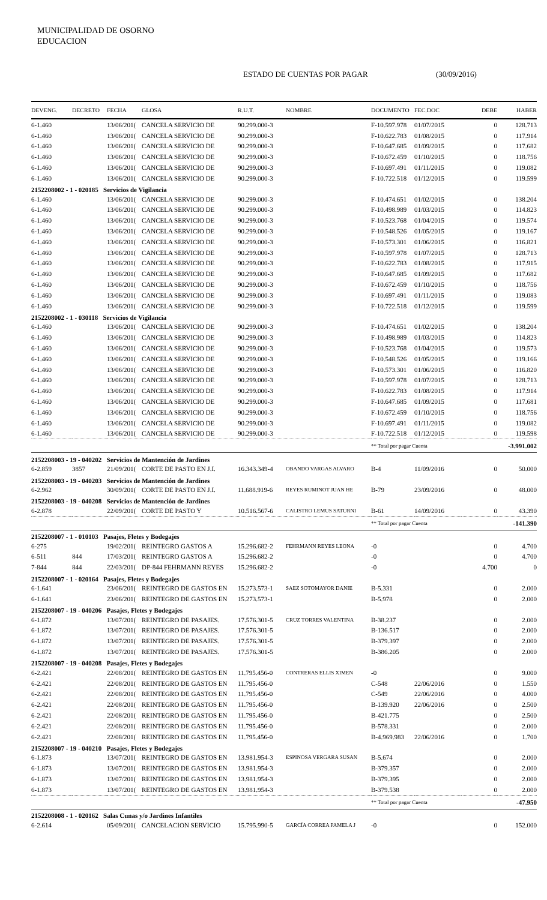MUNICIPALIDAD DE OSORNO
EDUCACION
ESTADO DE CUENTAS POR PAGAR (30/09/2016)
| DEVENG. | DECRETO | FECHA | GLOSA | R.U.T. | NOMBRE | DOCUMENTO | FEC.DOC | DEBE | HABER |
| --- | --- | --- | --- | --- | --- | --- | --- | --- | --- |
| 6-1.460 | | 13/06/201( | CANCELA SERVICIO DE | 90.299.000-3 | | F-10.597.978 | 01/07/2015 | 0 | 128.713 |
| 6-1.460 | | 13/06/201( | CANCELA SERVICIO DE | 90.299.000-3 | | F-10.622.783 | 01/08/2015 | 0 | 117.914 |
| 6-1.460 | | 13/06/201( | CANCELA SERVICIO DE | 90.299.000-3 | | F-10.647.685 | 01/09/2015 | 0 | 117.682 |
| 6-1.460 | | 13/06/201( | CANCELA SERVICIO DE | 90.299.000-3 | | F-10.672.459 | 01/10/2015 | 0 | 118.756 |
| 6-1.460 | | 13/06/201( | CANCELA SERVICIO DE | 90.299.000-3 | | F-10.697.491 | 01/11/2015 | 0 | 119.082 |
| 6-1.460 | | 13/06/201( | CANCELA SERVICIO DE | 90.299.000-3 | | F-10.722.518 | 01/12/2015 | 0 | 119.599 |
| 2152208002 - 1 - 020185 Servicios de Vigilancia | | | | | | | | | |
| 6-1.460 | | 13/06/201( | CANCELA SERVICIO DE | 90.299.000-3 | | F-10.474.651 | 01/02/2015 | 0 | 138.204 |
| 6-1.460 | | 13/06/201( | CANCELA SERVICIO DE | 90.299.000-3 | | F-10.498.989 | 01/03/2015 | 0 | 114.823 |
| 6-1.460 | | 13/06/201( | CANCELA SERVICIO DE | 90.299.000-3 | | F-10.523.768 | 01/04/2015 | 0 | 119.574 |
| 6-1.460 | | 13/06/201( | CANCELA SERVICIO DE | 90.299.000-3 | | F-10.548.526 | 01/05/2015 | 0 | 119.167 |
| 6-1.460 | | 13/06/201( | CANCELA SERVICIO DE | 90.299.000-3 | | F-10.573.301 | 01/06/2015 | 0 | 116.821 |
| 6-1.460 | | 13/06/201( | CANCELA SERVICIO DE | 90.299.000-3 | | F-10.597.978 | 01/07/2015 | 0 | 128.713 |
| 6-1.460 | | 13/06/201( | CANCELA SERVICIO DE | 90.299.000-3 | | F-10.622.783 | 01/08/2015 | 0 | 117.915 |
| 6-1.460 | | 13/06/201( | CANCELA SERVICIO DE | 90.299.000-3 | | F-10.647.685 | 01/09/2015 | 0 | 117.682 |
| 6-1.460 | | 13/06/201( | CANCELA SERVICIO DE | 90.299.000-3 | | F-10.672.459 | 01/10/2015 | 0 | 118.756 |
| 6-1.460 | | 13/06/201( | CANCELA SERVICIO DE | 90.299.000-3 | | F-10.697.491 | 01/11/2015 | 0 | 119.083 |
| 6-1.460 | | 13/06/201( | CANCELA SERVICIO DE | 90.299.000-3 | | F-10.722.518 | 01/12/2015 | 0 | 119.599 |
| 2152208002 - 1 - 030118 Servicios de Vigilancia | | | | | | | | | |
| 6-1.460 | | 13/06/201( | CANCELA SERVICIO DE | 90.299.000-3 | | F-10.474.651 | 01/02/2015 | 0 | 138.204 |
| 6-1.460 | | 13/06/201( | CANCELA SERVICIO DE | 90.299.000-3 | | F-10.498.989 | 01/03/2015 | 0 | 114.823 |
| 6-1.460 | | 13/06/201( | CANCELA SERVICIO DE | 90.299.000-3 | | F-10.523.768 | 01/04/2015 | 0 | 119.573 |
| 6-1.460 | | 13/06/201( | CANCELA SERVICIO DE | 90.299.000-3 | | F-10.548.526 | 01/05/2015 | 0 | 119.166 |
| 6-1.460 | | 13/06/201( | CANCELA SERVICIO DE | 90.299.000-3 | | F-10.573.301 | 01/06/2015 | 0 | 116.820 |
| 6-1.460 | | 13/06/201( | CANCELA SERVICIO DE | 90.299.000-3 | | F-10.597.978 | 01/07/2015 | 0 | 128.713 |
| 6-1.460 | | 13/06/201( | CANCELA SERVICIO DE | 90.299.000-3 | | F-10.622.783 | 01/08/2015 | 0 | 117.914 |
| 6-1.460 | | 13/06/201( | CANCELA SERVICIO DE | 90.299.000-3 | | F-10.647.685 | 01/09/2015 | 0 | 117.681 |
| 6-1.460 | | 13/06/201( | CANCELA SERVICIO DE | 90.299.000-3 | | F-10.672.459 | 01/10/2015 | 0 | 118.756 |
| 6-1.460 | | 13/06/201( | CANCELA SERVICIO DE | 90.299.000-3 | | F-10.697.491 | 01/11/2015 | 0 | 119.082 |
| 6-1.460 | | 13/06/201( | CANCELA SERVICIO DE | 90.299.000-3 | | F-10.722.518 | 01/12/2015 | 0 | 119.598 |
| | | | | | | ** Total por pagar Cuenta | | | -3.991.002 |
| 2152208003 - 19 - 040202 Servicios de Mantención de Jardines | | | | | | | | | |
| 6-2.859 | 3857 | 21/09/201( | CORTE DE PASTO EN J.I. | 16.343.349-4 | OBANDO VARGAS ALVARO | B-4 | 11/09/2016 | 0 | 50.000 |
| 2152208003 - 19 - 040203 Servicios de Mantención de Jardines | | | | | | | | | |
| 6-2.962 | | 30/09/201( | CORTE DE PASTO EN J.I. | 11.688.919-6 | REYES RUMINOT JUAN HE | B-79 | 23/09/2016 | 0 | 48.000 |
| 2152208003 - 19 - 040208 Servicios de Mantención de Jardines | | | | | | | | | |
| 6-2.878 | | 22/09/201( | CORTE DE PASTO Y | 10.516.567-6 | CALISTRO LEMUS SATURNI | B-61 | 14/09/2016 | 0 | 43.390 |
| | | | | | | ** Total por pagar Cuenta | | | -141.390 |
| 2152208007 - 1 - 010103 Pasajes, Fletes y Bodegajes | | | | | | | | | |
| 6-275 | | 19/02/201( | REINTEGRO GASTOS A | 15.296.682-2 | FEHRMANN REYES LEONA | -0 | | 0 | 4.700 |
| 6-511 | 844 | 17/03/201( | REINTEGRO GASTOS A | 15.296.682-2 | | -0 | | 0 | 4.700 |
| 7-844 | 844 | 22/03/201( | DP-844 FEHRMANN REYES | 15.296.682-2 | | -0 | | 4.700 | 0 |
| 2152208007 - 1 - 020164 Pasajes, Fletes y Bodegajes | | | | | | | | | |
| 6-1.641 | | 23/06/201( | REINTEGRO DE GASTOS EN | 15.273.573-1 | SAEZ SOTOMAYOR DANIE | B-5.331 | | 0 | 2.000 |
| 6-1.641 | | 23/06/201( | REINTEGRO DE GASTOS EN | 15.273.573-1 | | B-5.978 | | 0 | 2.000 |
| 2152208007 - 19 - 040206 Pasajes, Fletes y Bodegajes | | | | | | | | | |
| 6-1.872 | | 13/07/201( | REINTEGRO DE PASAJES. | 17.576.301-5 | CRUZ TORRES VALENTINA | B-38.237 | | 0 | 2.000 |
| 6-1.872 | | 13/07/201( | REINTEGRO DE PASAJES. | 17.576.301-5 | | B-136.517 | | 0 | 2.000 |
| 6-1.872 | | 13/07/201( | REINTEGRO DE PASAJES. | 17.576.301-5 | | B-379.397 | | 0 | 2.000 |
| 6-1.872 | | 13/07/201( | REINTEGRO DE PASAJES. | 17.576.301-5 | | B-386.205 | | 0 | 2.000 |
| 2152208007 - 19 - 040208 Pasajes, Fletes y Bodegajes | | | | | | | | | |
| 6-2.421 | | 22/08/201( | REINTEGRO DE GASTOS EN | 11.795.456-0 | CONTRERAS ELLIS XIMEN | -0 | | 0 | 9.000 |
| 6-2.421 | | 22/08/201( | REINTEGRO DE GASTOS EN | 11.795.456-0 | | C-548 | 22/06/2016 | 0 | 1.550 |
| 6-2.421 | | 22/08/201( | REINTEGRO DE GASTOS EN | 11.795.456-0 | | C-549 | 22/06/2016 | 0 | 4.000 |
| 6-2.421 | | 22/08/201( | REINTEGRO DE GASTOS EN | 11.795.456-0 | | B-139.920 | 22/06/2016 | 0 | 2.500 |
| 6-2.421 | | 22/08/201( | REINTEGRO DE GASTOS EN | 11.795.456-0 | | B-421.775 | | 0 | 2.500 |
| 6-2.421 | | 22/08/201( | REINTEGRO DE GASTOS EN | 11.795.456-0 | | B-578.331 | | 0 | 2.000 |
| 6-2.421 | | 22/08/201( | REINTEGRO DE GASTOS EN | 11.795.456-0 | | B-4.969.983 | 22/06/2016 | 0 | 1.700 |
| 2152208007 - 19 - 040210 Pasajes, Fletes y Bodegajes | | | | | | | | | |
| 6-1.873 | | 13/07/201( | REINTEGRO DE GASTOS EN | 13.981.954-3 | ESPINOSA VERGARA SUSAN | B-5.674 | | 0 | 2.000 |
| 6-1.873 | | 13/07/201( | REINTEGRO DE GASTOS EN | 13.981.954-3 | | B-379.357 | | 0 | 2.000 |
| 6-1.873 | | 13/07/201( | REINTEGRO DE GASTOS EN | 13.981.954-3 | | B-379.395 | | 0 | 2.000 |
| 6-1.873 | | 13/07/201( | REINTEGRO DE GASTOS EN | 13.981.954-3 | | B-379.538 | | 0 | 2.000 |
| | | | | | | ** Total por pagar Cuenta | | | -47.950 |
| 2152208008 - 1 - 020162 Salas Cunas y/o Jardines Infantiles | | | | | | | | | |
| 6-2.614 | | 05/09/201( | CANCELACION SERVICIO | 15.795.990-5 | GARCÍA CORREA PAMELA J | -0 | | 0 | 152.000 |